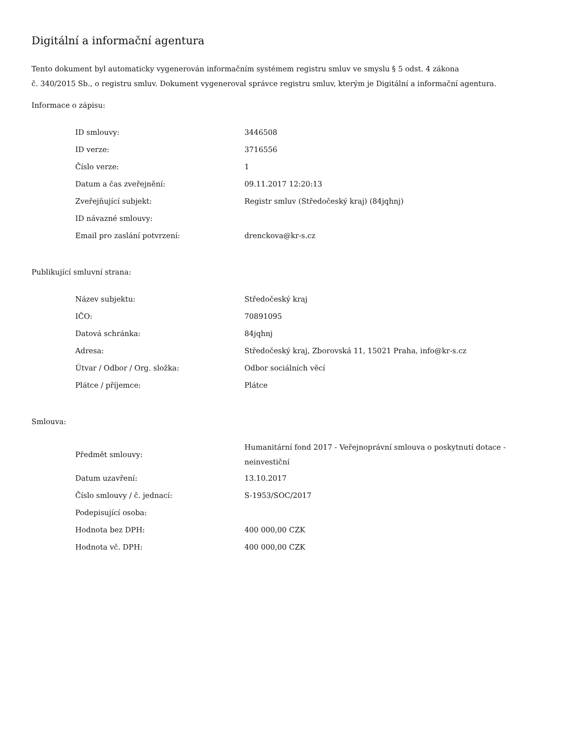Digitální a informační agentura
Tento dokument byl automaticky vygenerován informačním systémem registru smluv ve smyslu § 5 odst. 4 zákona
č. 340/2015 Sb., o registru smluv. Dokument vygeneroval správce registru smluv, kterým je Digitální a informační agentura.
Informace o zápisu:
| ID smlouvy: | 3446508 |
| ID verze: | 3716556 |
| Číslo verze: | 1 |
| Datum a čas zveřejnění: | 09.11.2017 12:20:13 |
| Zveřejňující subjekt: | Registr smluv (Středočeský kraj) (84jqhnj) |
| ID návazné smlouvy: | |
| Email pro zaslání potvrzení: | drenckova@kr-s.cz |
Publikující smluvní strana:
| Název subjektu: | Středočeský kraj |
| IČO: | 70891095 |
| Datová schránka: | 84jqhnj |
| Adresa: | Středočeský kraj, Zborovská 11, 15021 Praha, info@kr-s.cz |
| Útvar / Odbor / Org. složka: | Odbor sociálních věcí |
| Plátce / příjemce: | Plátce |
Smlouva:
| Předmět smlouvy: | Humanitární fond 2017 - Veřejnoprávní smlouva o poskytnutí dotace - neinvestiční |
| Datum uzavření: | 13.10.2017 |
| Číslo smlouvy / č. jednací: | S-1953/SOC/2017 |
| Podepisující osoba: | |
| Hodnota bez DPH: | 400 000,00 CZK |
| Hodnota vč. DPH: | 400 000,00 CZK |